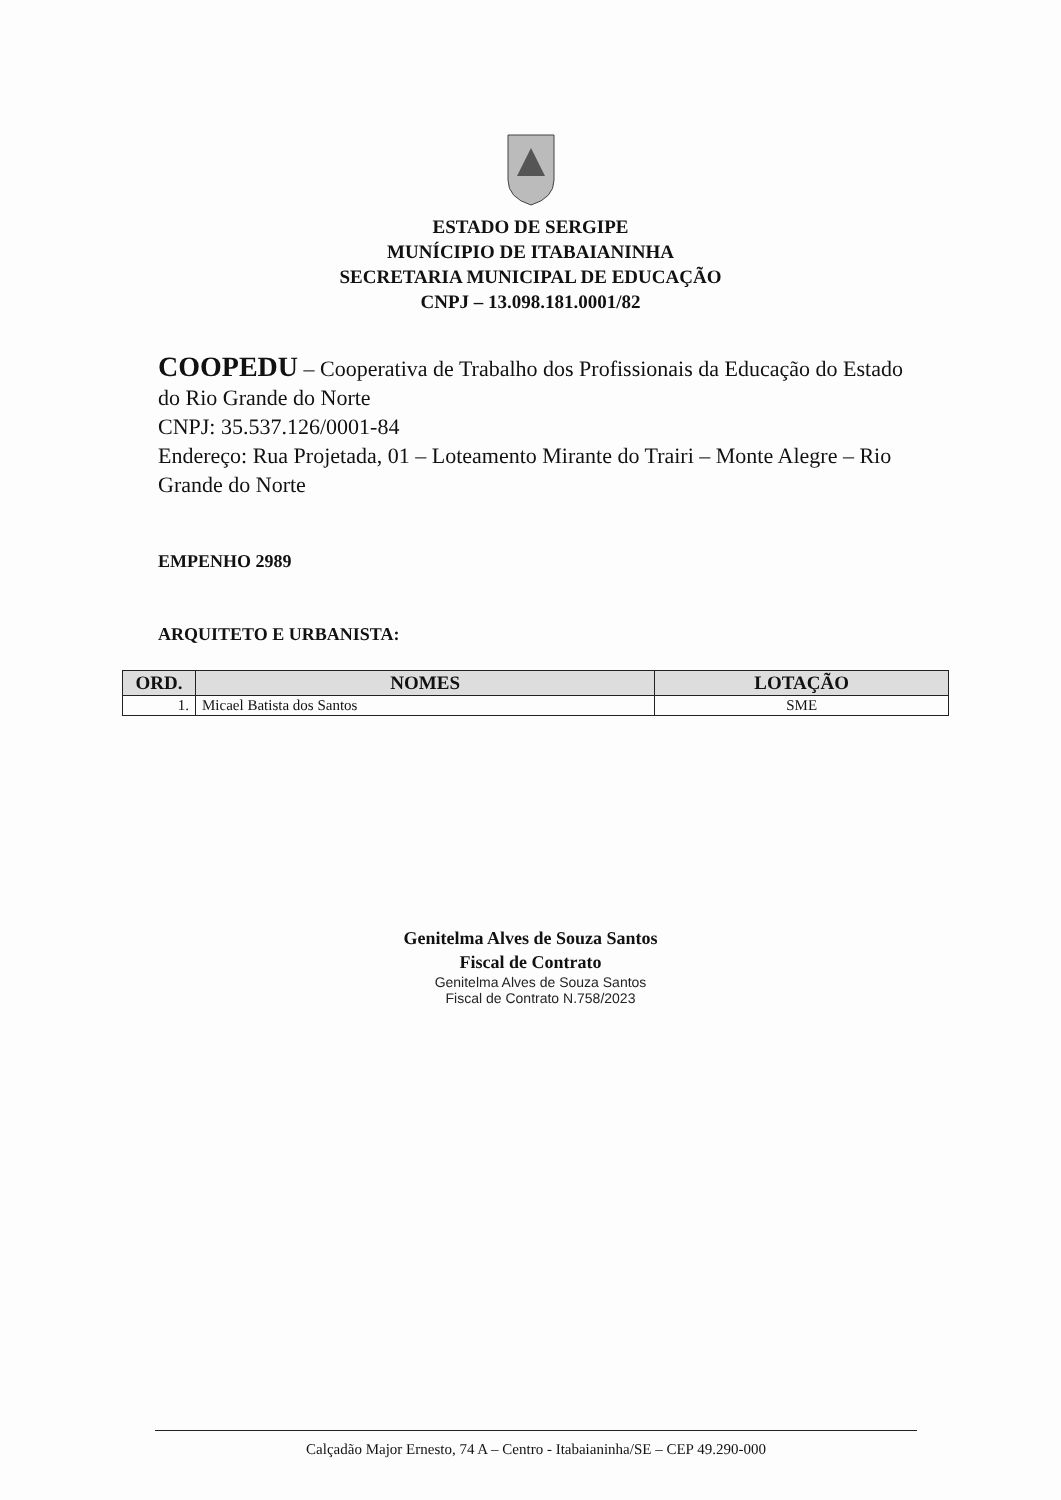ESTADO DE SERGIPE
MUNÍCIPIO DE ITABAIANINHA
SECRETARIA MUNICIPAL DE EDUCAÇÃO
CNPJ – 13.098.181.0001/82
COOPEDU – Cooperativa de Trabalho dos Profissionais da Educação do Estado do Rio Grande do Norte
CNPJ: 35.537.126/0001-84
Endereço: Rua Projetada, 01 – Loteamento Mirante do Trairi – Monte Alegre – Rio Grande do Norte
EMPENHO 2989
ARQUITETO E URBANISTA:
| ORD. | NOMES | LOTAÇÃO |
| --- | --- | --- |
| 1. | Micael Batista dos Santos | SME |
Genitelma Alves de Souza Santos
Fiscal de Contrato
Genitelma Alves de Souza Santos
Fiscal de Contrato N.758/2023
Calçadão Major Ernesto, 74 A – Centro - Itabaianinha/SE – CEP 49.290-000